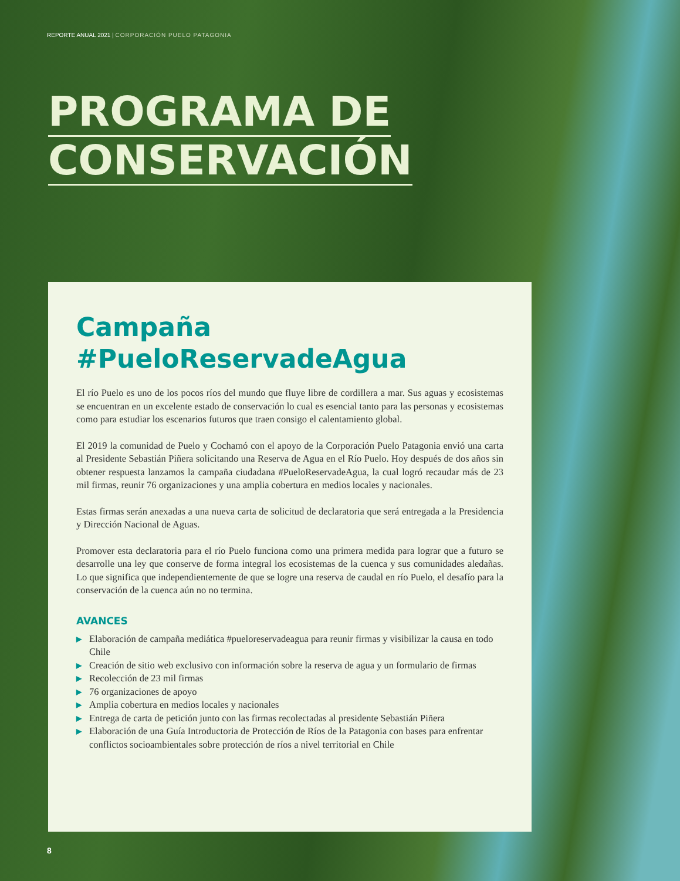REPORTE ANUAL 2021 | CORPORACIÓN PUELO PATAGONIA
PROGRAMA DE
CONSERVACIÓN
Campaña
#PueloReservadeAgua
El río Puelo es uno de los pocos ríos del mundo que fluye libre de cordillera a mar. Sus aguas y ecosistemas se encuentran en un excelente estado de conservación lo cual es esencial tanto para las personas y ecosistemas como para estudiar los escenarios futuros que traen consigo el calentamiento global.
El 2019 la comunidad de Puelo y Cochamó con el apoyo de la Corporación Puelo Patagonia envió una carta al Presidente Sebastián Piñera solicitando una Reserva de Agua en el Río Puelo. Hoy después de dos años sin obtener respuesta lanzamos la campaña ciudadana #PueloReservadeAgua, la cual logró recaudar más de 23 mil firmas, reunir 76 organizaciones y una amplia cobertura en medios locales y nacionales.
Estas firmas serán anexadas a una nueva carta de solicitud de declaratoria que será entregada a la Presidencia y Dirección Nacional de Aguas.
Promover esta declaratoria para el río Puelo funciona como una primera medida para lograr que a futuro se desarrolle una ley que conserve de forma integral los ecosistemas de la cuenca y sus comunidades aledañas. Lo que significa que independientemente de que se logre una reserva de caudal en río Puelo, el desafío para la conservación de la cuenca aún no no termina.
AVANCES
▶ Elaboración de campaña mediática #pueloreservadeagua para reunir firmas y visibilizar la causa en todo Chile
▶ Creación de sitio web exclusivo con información sobre la reserva de agua y un formulario de firmas
▶ Recolección de 23 mil firmas
▶ 76 organizaciones de apoyo
▶ Amplia cobertura en medios locales y nacionales
▶ Entrega de carta de petición junto con las firmas recolectadas al presidente Sebastián Piñera
▶ Elaboración de una Guía Introductoria de Protección de Ríos de la Patagonia con bases para enfrentar conflictos socioambientales sobre protección de ríos a nivel territorial en Chile
8